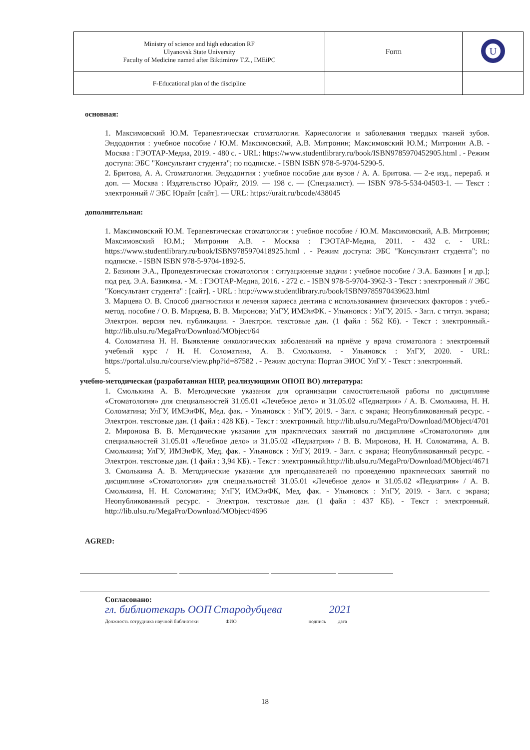| Ministry of science and high education RF Ulyanovsk State University Faculty of Medicine named after Biktimirov T.Z., IMEiPC | Form | U |
| F-Educational plan of the discipline | | |
основная:
1. Максимовский Ю.М. Терапевтическая стоматология. Кариесология и заболевания твердых тканей зубов. Эндодонтия : учебное пособие / Ю.М. Максимовский, А.В. Митронин; Максимовский Ю.М.; Митронин А.В. - Москва : ГЭОТАР-Медиа, 2019. - 480 с. - URL: https://www.studentlibrary.ru/book/ISBN9785970452905.html . - Режим доступа: ЭБС "Консультант студента"; по подписке. - ISBN ISBN 978-5-9704-5290-5.
2. Бритова, А. А. Стоматология. Эндодонтия : учебное пособие для вузов / А. А. Бритова. — 2-е изд., перераб. и доп. — Москва : Издательство Юрайт, 2019. — 198 с. — (Специалист). — ISBN 978-5-534-04503-1. — Текст : электронный // ЭБС Юрайт [сайт]. — URL: https://urait.ru/bcode/438045
дополнительная:
1. Максимовский Ю.М. Терапевтическая стоматология : учебное пособие / Ю.М. Максимовский, А.В. Митронин; Максимовский Ю.М.; Митронин А.В. - Москва : ГЭОТАР-Медиа, 2011. - 432 с. - URL: https://www.studentlibrary.ru/book/ISBN9785970418925.html . - Режим доступа: ЭБС "Консультант студента"; по подписке. - ISBN ISBN 978-5-9704-1892-5.
2. Базикян Э.А., Пропедевтическая стоматология : ситуационные задачи : учебное пособие / Э.А. Базикян [ и др.]; под ред. Э.А. Базикяна. - М. : ГЭОТАР-Медиа, 2016. - 272 с. - ISBN 978-5-9704-3962-3 - Текст : электронный // ЭБС "Консультант студента" : [сайт]. - URL : http://www.studentlibrary.ru/book/ISBN9785970439623.html
3. Марцева О. В. Способ диагностики и лечения кариеса дентина с использованием физических факторов : учеб.-метод. пособие / О. В. Марцева, В. В. Миронова; УлГУ, ИМЭиФК. - Ульяновск : УлГУ, 2015. - Загл. с титул. экрана; Электрон. версия печ. публикации. - Электрон. текстовые дан. (1 файл : 562 Кб). - Текст : электронный.- http://lib.ulsu.ru/MegaPro/Download/MObject/64
4. Соломатина Н. Н. Выявление онкологических заболеваний на приёме у врача стоматолога : электронный учебный курс / Н. Н. Соломатина, А. В. Смолькина. - Ульяновск : УлГУ, 2020. - URL: https://portal.ulsu.ru/course/view.php?id=87582 . - Режим доступа: Портал ЭИОС УлГУ. - Текст : электронный.
5.
учебно-методическая (разработанная НПР, реализующими ОПОП ВО) литература:
1. Смолькина А. В. Методические указания для организации самостоятельной работы по дисциплине «Стоматология» для специальностей 31.05.01 «Лечебное дело» и 31.05.02 «Педиатрия» / А. В. Смолькина, Н. Н. Соломатина; УлГУ, ИМЭиФК, Мед. фак. - Ульяновск : УлГУ, 2019. - Загл. с экрана; Неопубликованный ресурс. - Электрон. текстовые дан. (1 файл : 428 КБ). - Текст : электронный. http://lib.ulsu.ru/MegaPro/Download/MObject/4701
2. Миронова В. В. Методические указания для практических занятий по дисциплине «Стоматология» для специальностей 31.05.01 «Лечебное дело» и 31.05.02 «Педиатрия» / В. В. Миронова, Н. Н. Соломатина, А. В. Смолькина; УлГУ, ИМЭиФК, Мед. фак. - Ульяновск : УлГУ, 2019. - Загл. с экрана; Неопубликованный ресурс. - Электрон. текстовые дан. (1 файл : 3,94 КБ). - Текст : электронный.http://lib.ulsu.ru/MegaPro/Download/MObject/4671
3. Смолькина А. В. Методические указания для преподавателей по проведению практических занятий по дисциплине «Стоматология» для специальностей 31.05.01 «Лечебное дело» и 31.05.02 «Педиатрия» / А. В. Смолькина, Н. Н. Соломатина; УлГУ, ИМЭиФК, Мед. фак. - Ульяновск : УлГУ, 2019. - Загл. с экрана; Неопубликованный ресурс. - Электрон. текстовые дан. (1 файл : 437 КБ). - Текст : электронный. http://lib.ulsu.ru/MegaPro/Download/MObject/4696
AGRED:
Согласовано:
гл. библиотекарь ООП Стародубцева 2021
Должность сотрудника научной библиотеки ФИО подпись дата
18